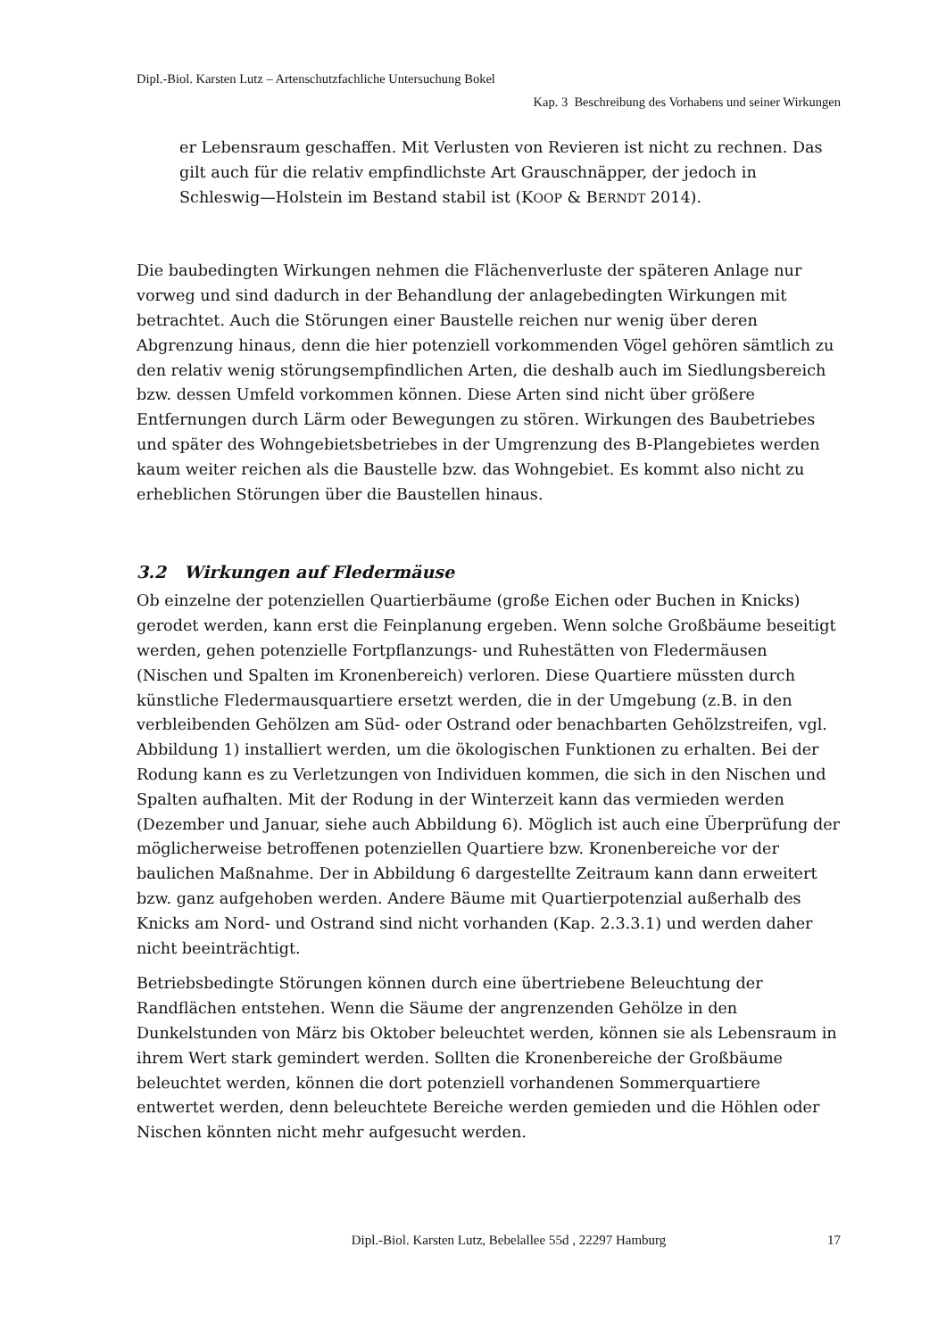Dipl.-Biol. Karsten Lutz – Artenschutzfachliche Untersuchung Bokel
Kap. 3 Beschreibung des Vorhabens und seiner Wirkungen
er Lebensraum geschaffen. Mit Verlusten von Revieren ist nicht zu rechnen. Das gilt auch für die relativ empfindlichste Art Grauschnäpper, der jedoch in Schleswig—Holstein im Bestand stabil ist (KOOP & BERNDT 2014).
Die baubedingten Wirkungen nehmen die Flächenverluste der späteren Anlage nur vorweg und sind dadurch in der Behandlung der anlagebedingten Wirkungen mit betrachtet. Auch die Störungen einer Baustelle reichen nur wenig über deren Abgrenzung hinaus, denn die hier potenziell vorkommenden Vögel gehören sämtlich zu den relativ wenig störungsempfindlichen Arten, die deshalb auch im Siedlungsbereich bzw. dessen Umfeld vorkommen können. Diese Arten sind nicht über größere Entfernungen durch Lärm oder Bewegungen zu stören. Wirkungen des Baubetriebes und später des Wohngebietsbetriebes in der Umgrenzung des B-Plangebietes werden kaum weiter reichen als die Baustelle bzw. das Wohngebiet. Es kommt also nicht zu erheblichen Störungen über die Baustellen hinaus.
3.2 Wirkungen auf Fledermäuse
Ob einzelne der potenziellen Quartierbäume (große Eichen oder Buchen in Knicks) gerodet werden, kann erst die Feinplanung ergeben. Wenn solche Großbäume beseitigt werden, gehen potenzielle Fortpflanzungs- und Ruhestätten von Fledermäusen (Nischen und Spalten im Kronenbereich) verloren. Diese Quartiere müssten durch künstliche Fledermausquartiere ersetzt werden, die in der Umgebung (z.B. in den verbleibenden Gehölzen am Süd- oder Ostrand oder benachbarten Gehölzstreifen, vgl. Abbildung 1) installiert werden, um die ökologischen Funktionen zu erhalten. Bei der Rodung kann es zu Verletzungen von Individuen kommen, die sich in den Nischen und Spalten aufhalten. Mit der Rodung in der Winterzeit kann das vermieden werden (Dezember und Januar, siehe auch Abbildung 6). Möglich ist auch eine Überprüfung der möglicherweise betroffenen potenziellen Quartiere bzw. Kronenbereiche vor der baulichen Maßnahme. Der in Abbildung 6 dargestellte Zeitraum kann dann erweitert bzw. ganz aufgehoben werden. Andere Bäume mit Quartierpotenzial außerhalb des Knicks am Nord- und Ostrand sind nicht vorhanden (Kap. 2.3.3.1) und werden daher nicht beeinträchtigt.
Betriebsbedingte Störungen können durch eine übertriebene Beleuchtung der Randflächen entstehen. Wenn die Säume der angrenzenden Gehölze in den Dunkelstunden von März bis Oktober beleuchtet werden, können sie als Lebensraum in ihrem Wert stark gemindert werden. Sollten die Kronenbereiche der Großbäume beleuchtet werden, können die dort potenziell vorhandenen Sommerquartiere entwertet werden, denn beleuchtete Bereiche werden gemieden und die Höhlen oder Nischen könnten nicht mehr aufgesucht werden.
Dipl.-Biol. Karsten Lutz, Bebelallee 55d , 22297 Hamburg 17